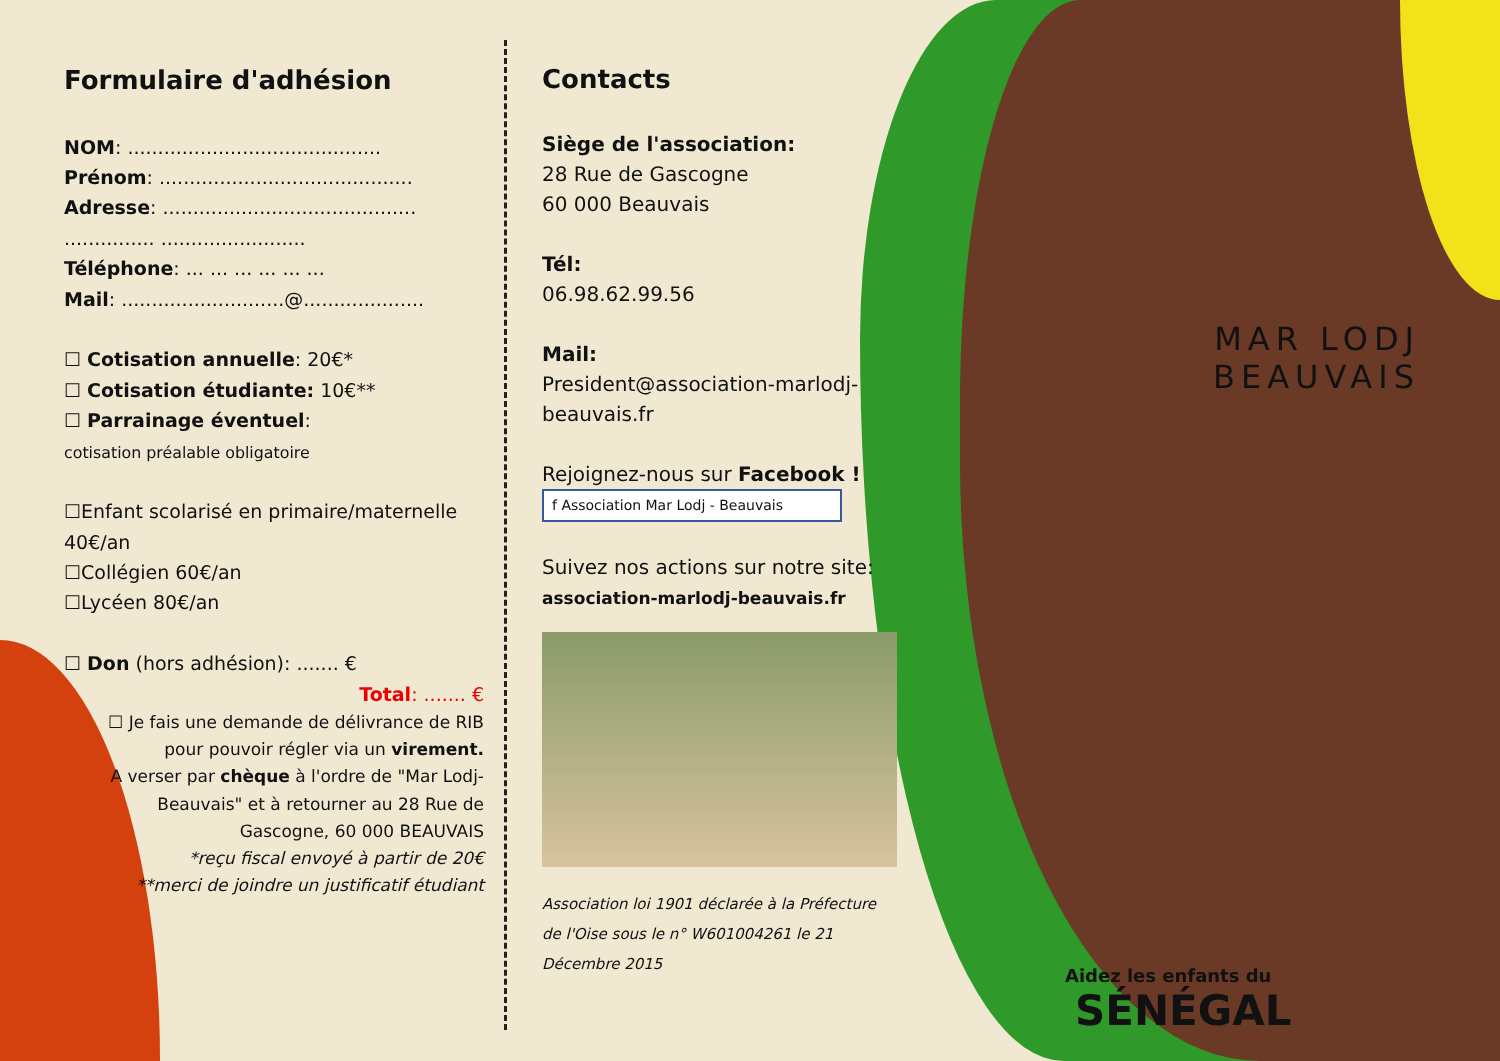Formulaire d'adhésion
NOM: ..........................................
Prénom: ..........................................
Adresse: ..........................................
............... ........................
Téléphone: ... ... ... ... ... ...
Mail: ...........................@....................
☐ Cotisation annuelle: 20€*
☐ Cotisation étudiante: 10€**
☐ Parrainage éventuel:
cotisation préalable obligatoire
☐Enfant scolarisé en primaire/maternelle 40€/an
☐Collégien 60€/an
☐Lycéen 80€/an
☐ Don (hors adhésion): ....... €
Total: ....... €
☐ Je fais une demande de délivrance de RIB pour pouvoir régler via un virement.
A verser par chèque à l'ordre de "Mar Lodj-Beauvais" et à retourner au 28 Rue de Gascogne, 60 000 BEAUVAIS
*reçu fiscal envoyé à partir de 20€
**merci de joindre un justificatif étudiant
Contacts
Siège de l'association:
28 Rue de Gascogne
60 000 Beauvais
Tél:
06.98.62.99.56
Mail:
President@association-marlodj-beauvais.fr
Rejoignez-nous sur Facebook !
f Association Mar Lodj - Beauvais
Suivez nos actions sur notre site:
association-marlodj-beauvais.fr
Association loi 1901 déclarée à la Préfecture de l'Oise sous le n° W601004261 le 21 Décembre 2015
MAR LODJ
BEAUVAIS
Aidez les enfants du SÉNÉGAL